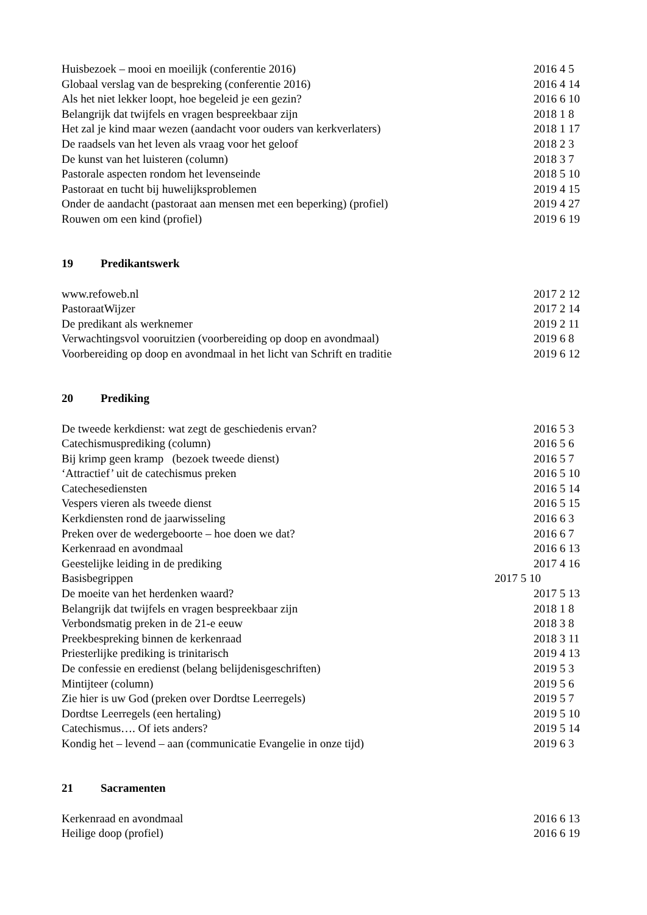Huisbezoek – mooi en moeilijk (conferentie 2016) 2016 4 5
Globaal verslag van de bespreking (conferentie 2016) 2016 4 14
Als het niet lekker loopt, hoe begeleid je een gezin? 2016 6 10
Belangrijk dat twijfels en vragen bespreekbaar zijn 2018 1 8
Het zal je kind maar wezen (aandacht voor ouders van kerkverlaters) 2018 1 17
De raadsels van het leven als vraag voor het geloof 2018 2 3
De kunst van het luisteren (column) 2018 3 7
Pastorale aspecten rondom het levenseinde 2018 5 10
Pastoraat en tucht bij huwelijksproblemen 2019 4 15
Onder de aandacht (pastoraat aan mensen met een beperking) (profiel)
2019 4 27
Rouwen om een kind (profiel) 2019 6 19
19 Predikantswerk
www.refoweb.nl 2017 2 12
PastoraatWijzer 2017 2 14
De predikant als werknemer 2019 2 11
Verwachtingsvol vooruitzien (voorbereiding op doop en avondmaal) 2019 6 8
Voorbereiding op doop en avondmaal in het licht van Schrift en traditie
2019 6 12
20 Prediking
De tweede kerkdienst: wat zegt de geschiedenis ervan? 2016 5 3
Catechismusprediking (column) 2016 5 6
Bij krimp geen kramp (bezoek tweede dienst) 2016 5 7
‘Attractief’ uit de catechismus preken 2016 5 10
Catechesediensten 2016 5 14
Vespers vieren als tweede dienst 2016 5 15
Kerkdiensten rond de jaarwisseling 2016 6 3
Preken over de wedergeboorte – hoe doen we dat? 2016 6 7
Kerkenraad en avondmaal 2016 6 13
Geestelijke leiding in de prediking 2017 4 16
Basisbegrippen 2017 5 10
De moeite van het herdenken waard? 2017 5 13
Belangrijk dat twijfels en vragen bespreekbaar zijn 2018 1 8
Verbondsmatig preken in de 21-e eeuw 2018 3 8
Preekbespreking binnen de kerkenraad 2018 3 11
Priesterlijke prediking is trinitarisch 2019 4 13
De confessie en eredienst (belang belijdenisgeschriften) 2019 5 3
Mintijteer (column) 2019 5 6
Zie hier is uw God (preken over Dordtse Leerregels) 2019 5 7
Dordtse Leerregels (een hertaling) 2019 5 10
Catechismus…. Of iets anders? 2019 5 14
Kondig het – levend – aan (communicatie Evangelie in onze tijd) 2019 6 3
21 Sacramenten
Kerkenraad en avondmaal 2016 6 13
Heilige doop (profiel) 2016 6 19